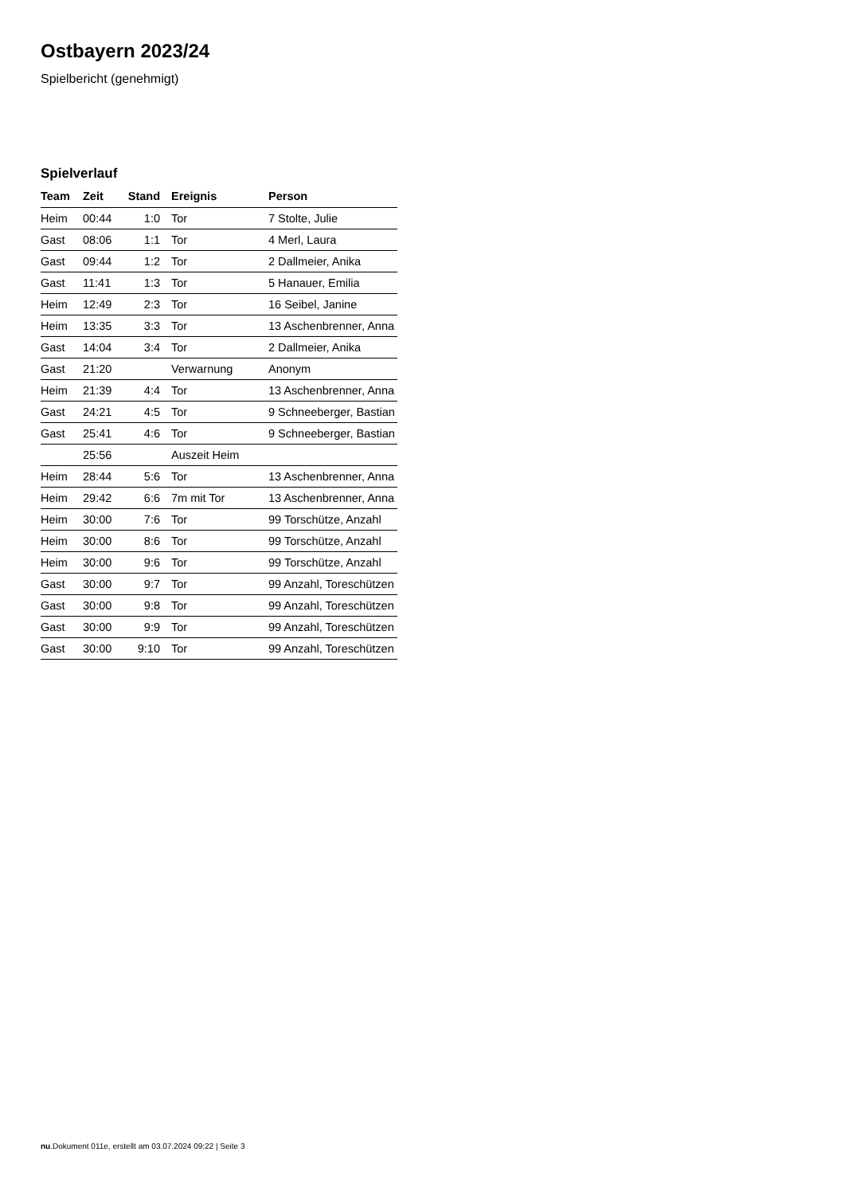Ostbayern 2023/24
Spielbericht (genehmigt)
Spielverlauf
| Team | Zeit | Stand | Ereignis | Person |
| --- | --- | --- | --- | --- |
| Heim | 00:44 | 1:0 | Tor | 7 Stolte, Julie |
| Gast | 08:06 | 1:1 | Tor | 4 Merl, Laura |
| Gast | 09:44 | 1:2 | Tor | 2 Dallmeier, Anika |
| Gast | 11:41 | 1:3 | Tor | 5 Hanauer, Emilia |
| Heim | 12:49 | 2:3 | Tor | 16 Seibel, Janine |
| Heim | 13:35 | 3:3 | Tor | 13 Aschenbrenner, Anna |
| Gast | 14:04 | 3:4 | Tor | 2 Dallmeier, Anika |
| Gast | 21:20 | | Verwarnung | Anonym |
| Heim | 21:39 | 4:4 | Tor | 13 Aschenbrenner, Anna |
| Gast | 24:21 | 4:5 | Tor | 9 Schneeberger, Bastian |
| Gast | 25:41 | 4:6 | Tor | 9 Schneeberger, Bastian |
| | 25:56 | | Auszeit Heim | |
| Heim | 28:44 | 5:6 | Tor | 13 Aschenbrenner, Anna |
| Heim | 29:42 | 6:6 | 7m mit Tor | 13 Aschenbrenner, Anna |
| Heim | 30:00 | 7:6 | Tor | 99 Torschütze, Anzahl |
| Heim | 30:00 | 8:6 | Tor | 99 Torschütze, Anzahl |
| Heim | 30:00 | 9:6 | Tor | 99 Torschütze, Anzahl |
| Gast | 30:00 | 9:7 | Tor | 99 Anzahl, Toreschützen |
| Gast | 30:00 | 9:8 | Tor | 99 Anzahl, Toreschützen |
| Gast | 30:00 | 9:9 | Tor | 99 Anzahl, Toreschützen |
| Gast | 30:00 | 9:10 | Tor | 99 Anzahl, Toreschützen |
nu.Dokument 011e, erstellt am 03.07.2024 09:22 | Seite 3